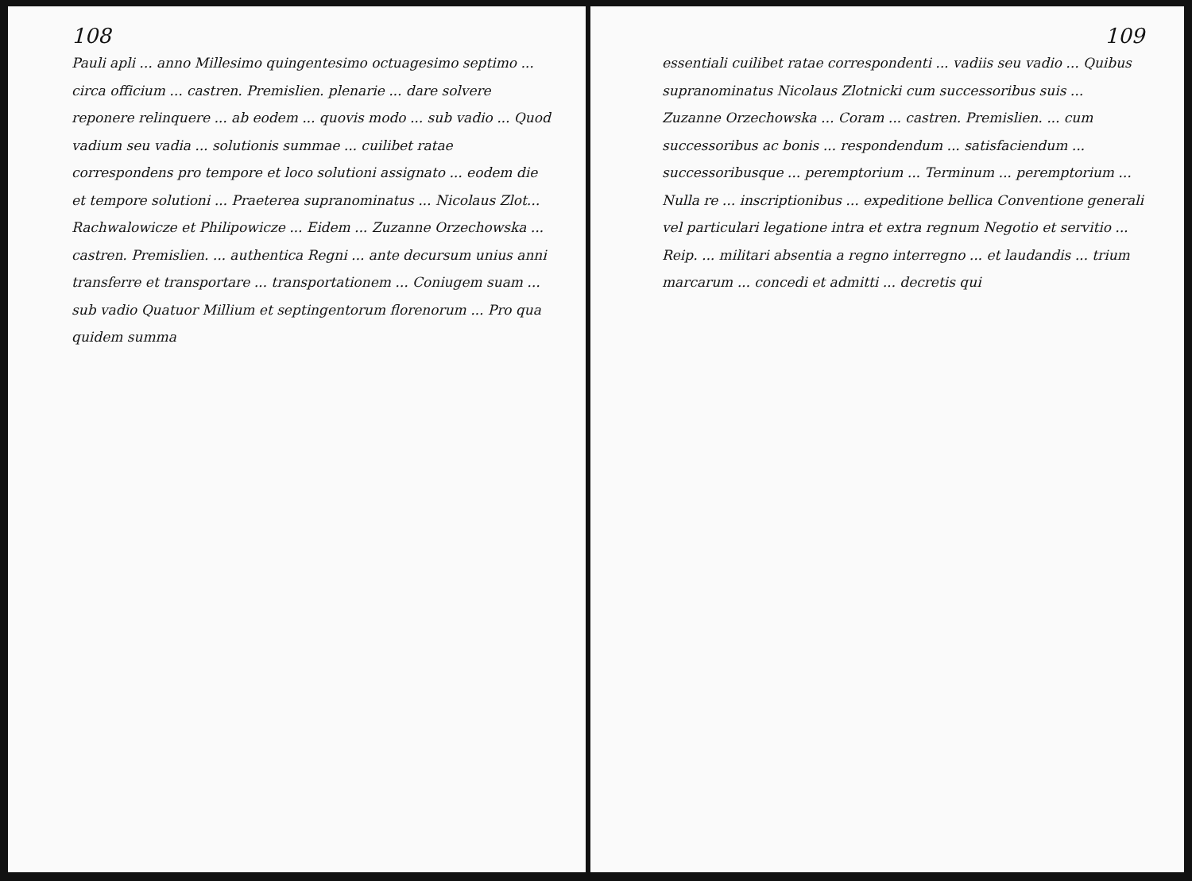108
Pauli apli ... anno Millesimo quingentesimo octuagesimo septimo ... circa officium ... castren. Premislien. plenarie ... dare solvere reponere relinquere ... ab eodem ... quovis modo ... sub vadio ... Quod vadium seu vadia ... solutionis summae ... cuilibet ratae correspondens pro tempore et loco solutioni assignato ... eodem die et tempore solutioni ... Praeterea supranominatus ... Nicolaus Zlot... Rachwalowicze et Philipowicze ... Eidem ... Zuzanne Orzechowska ... castren. Premislien. ... authentica Regni ... ante decursum unius anni transferre et transportare ... transportationem ... Coniugem suam ... sub vadio Quatuor Millium et septingentorum florenorum ... Pro qua quidem summa
109
essentiali cuilibet ratae correspondenti ... vadiis seu vadio ... Quibus supranominatus Nicolaus Zlotnicki cum successoribus suis ... Zuzanne Orzechowska ... Coram ... castren. Premislien. ... cum successoribus ac bonis ... respondendum ... satisfaciendum ... successoribusque ... peremptorium ... Terminum ... peremptorium ... Nulla re ... inscriptionibus ... expeditione bellica Conventione generali vel particulari legatione intra et extra regnum Negotio et servitio ... Reip. ... militari absentia a regno interregno ... et laudandis ... trium marcarum ... concedi et admitti ... decretis qui